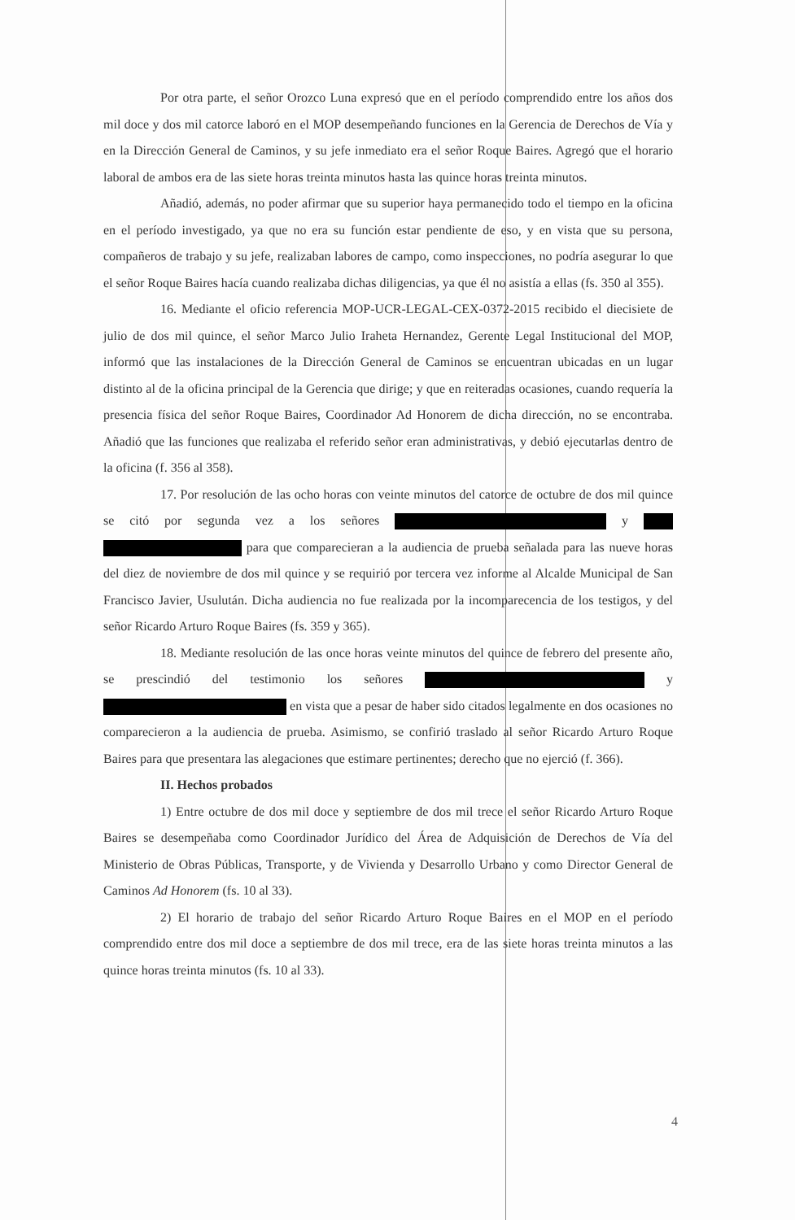Por otra parte, el señor Orozco Luna expresó que en el período comprendido entre los años dos mil doce y dos mil catorce laboró en el MOP desempeñando funciones en la Gerencia de Derechos de Vía y en la Dirección General de Caminos, y su jefe inmediato era el señor Roque Baires. Agregó que el horario laboral de ambos era de las siete horas treinta minutos hasta las quince horas treinta minutos.
Añadió, además, no poder afirmar que su superior haya permanecido todo el tiempo en la oficina en el período investigado, ya que no era su función estar pendiente de eso, y en vista que su persona, compañeros de trabajo y su jefe, realizaban labores de campo, como inspecciones, no podría asegurar lo que el señor Roque Baires hacía cuando realizaba dichas diligencias, ya que él no asistía a ellas (fs. 350 al 355).
16. Mediante el oficio referencia MOP-UCR-LEGAL-CEX-0372-2015 recibido el diecisiete de julio de dos mil quince, el señor Marco Julio Iraheta Hernandez, Gerente Legal Institucional del MOP, informó que las instalaciones de la Dirección General de Caminos se encuentran ubicadas en un lugar distinto al de la oficina principal de la Gerencia que dirige; y que en reiteradas ocasiones, cuando requería la presencia física del señor Roque Baires, Coordinador Ad Honorem de dicha dirección, no se encontraba. Añadió que las funciones que realizaba el referido señor eran administrativas, y debió ejecutarlas dentro de la oficina (f. 356 al 358).
17. Por resolución de las ocho horas con veinte minutos del catorce de octubre de dos mil quince se citó por segunda vez a los señores y para que comparecieran a la audiencia de prueba señalada para las nueve horas del diez de noviembre de dos mil quince y se requirió por tercera vez informe al Alcalde Municipal de San Francisco Javier, Usulután. Dicha audiencia no fue realizada por la incomparecencia de los testigos, y del señor Ricardo Arturo Roque Baires (fs. 359 y 365).
18. Mediante resolución de las once horas veinte minutos del quince de febrero del presente año, se prescindió del testimonio los señores y en vista que a pesar de haber sido citados legalmente en dos ocasiones no comparecieron a la audiencia de prueba. Asimismo, se confirió traslado al señor Ricardo Arturo Roque Baires para que presentara las alegaciones que estimare pertinentes; derecho que no ejerció (f. 366).
II. Hechos probados
1) Entre octubre de dos mil doce y septiembre de dos mil trece el señor Ricardo Arturo Roque Baires se desempeñaba como Coordinador Jurídico del Área de Adquisición de Derechos de Vía del Ministerio de Obras Públicas, Transporte, y de Vivienda y Desarrollo Urbano y como Director General de Caminos Ad Honorem (fs. 10 al 33).
2) El horario de trabajo del señor Ricardo Arturo Roque Baires en el MOP en el período comprendido entre dos mil doce a septiembre de dos mil trece, era de las siete horas treinta minutos a las quince horas treinta minutos (fs. 10 al 33).
4